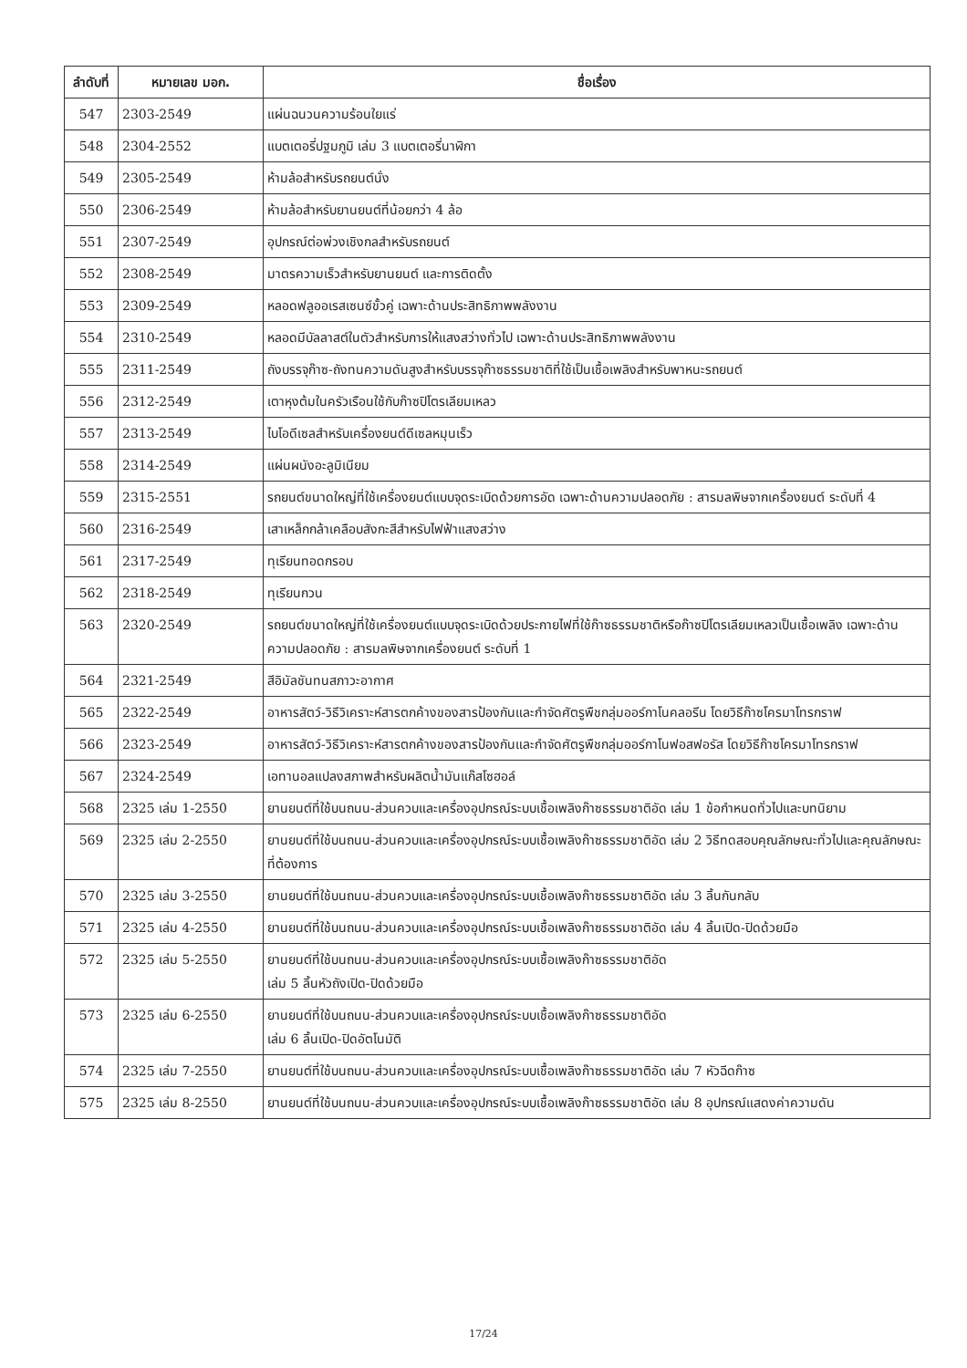| ลำดับที่ | หมายเลข มอก. | ชื่อเรื่อง |
| --- | --- | --- |
| 547 | 2303-2549 | แผ่นฉนวนความร้อนใยแร่ |
| 548 | 2304-2552 | แบตเตอรี่ปฐมภูมิ เล่ม 3 แบตเตอรี่นาฬิกา |
| 549 | 2305-2549 | ห้ามล้อสำหรับรถยนต์นั่ง |
| 550 | 2306-2549 | ห้ามล้อสำหรับยานยนต์ที่น้อยกว่า 4 ล้อ |
| 551 | 2307-2549 | อุปกรณ์ต่อพ่วงเชิงกลสำหรับรถยนต์ |
| 552 | 2308-2549 | มาตรความเร็วสำหรับยานยนต์ และการติดตั้ง |
| 553 | 2309-2549 | หลอดฟลูออเรสเซนซ์ขั้วคู่ เฉพาะด้านประสิทธิภาพพลังงาน |
| 554 | 2310-2549 | หลอดมีบัลลาสต์ในตัวสำหรับการให้แสงสว่างทั่วไป เฉพาะด้านประสิทธิภาพพลังงาน |
| 555 | 2311-2549 | ถังบรรจุก๊าซ-ถังทนความดันสูงสำหรับบรรจุก๊าซธรรมชาติที่ใช้เป็นเชื้อเพลิงสำหรับพาหนะรถยนต์ |
| 556 | 2312-2549 | เตาหุงต้มในครัวเรือนใช้กับก๊าซปิโตรเลียมเหลว |
| 557 | 2313-2549 | ไบโอดีเซลสำหรับเครื่องยนต์ดีเซลหมุนเร็ว |
| 558 | 2314-2549 | แผ่นผนังอะลูมิเนียม |
| 559 | 2315-2551 | รถยนต์ขนาดใหญ่ที่ใช้เครื่องยนต์แบบจุดระเบิดด้วยการอัด เฉพาะด้านความปลอดภัย : สารมลพิษจากเครื่องยนต์ ระดับที่ 4 |
| 560 | 2316-2549 | เสาเหล็กกล้าเคลือบสังกะสีสำหรับไฟฟ้าแสงสว่าง |
| 561 | 2317-2549 | ทุเรียนทอดกรอบ |
| 562 | 2318-2549 | ทุเรียนกวน |
| 563 | 2320-2549 | รถยนต์ขนาดใหญ่ที่ใช้เครื่องยนต์แบบจุดระเบิดด้วยประกายไฟที่ใช้ก๊าซธรรมชาติหรือก๊าซปิโตรเลียมเหลวเป็นเชื้อเพลิง เฉพาะด้านความปลอดภัย : สารมลพิษจากเครื่องยนต์ ระดับที่ 1 |
| 564 | 2321-2549 | สีอิมัลชันทนสภาวะอากาศ |
| 565 | 2322-2549 | อาหารสัตว์-วิธีวิเคราะห์สารตกค้างของสารป้องกันและกำจัดศัตรูพืชกลุ่มออร์กาโนคลอรีน โดยวิธีก๊าซโครมาโทรกราฟ |
| 566 | 2323-2549 | อาหารสัตว์-วิธีวิเคราะห์สารตกค้างของสารป้องกันและกำจัดศัตรูพืชกลุ่มออร์กาโนฟอสฟอรัส โดยวิธีก๊าซโครมาโทรกราฟ |
| 567 | 2324-2549 | เอทานอลแปลงสภาพสำหรับผลิตน้ำมันแก๊สโซฮอล์ |
| 568 | 2325 เล่ม 1-2550 | ยานยนต์ที่ใช้บนถนน-ส่วนควบและเครื่องอุปกรณ์ระบบเชื้อเพลิงก๊าซธรรมชาติอัด เล่ม 1 ข้อกำหนดทั่วไปและบทนิยาม |
| 569 | 2325 เล่ม 2-2550 | ยานยนต์ที่ใช้บนถนน-ส่วนควบและเครื่องอุปกรณ์ระบบเชื้อเพลิงก๊าซธรรมชาติอัด เล่ม 2 วิธีทดสอบคุณลักษณะทั่วไปและคุณลักษณะที่ต้องการ |
| 570 | 2325 เล่ม 3-2550 | ยานยนต์ที่ใช้บนถนน-ส่วนควบและเครื่องอุปกรณ์ระบบเชื้อเพลิงก๊าซธรรมชาติอัด เล่ม 3 ลิ้นกันกลับ |
| 571 | 2325 เล่ม 4-2550 | ยานยนต์ที่ใช้บนถนน-ส่วนควบและเครื่องอุปกรณ์ระบบเชื้อเพลิงก๊าซธรรมชาติอัด เล่ม 4 ลิ้นเปิด-ปิดด้วยมือ |
| 572 | 2325 เล่ม 5-2550 | ยานยนต์ที่ใช้บนถนน-ส่วนควบและเครื่องอุปกรณ์ระบบเชื้อเพลิงก๊าซธรรมชาติอัด เล่ม 5 ลิ้นหัวถังเปิด-ปิดด้วยมือ |
| 573 | 2325 เล่ม 6-2550 | ยานยนต์ที่ใช้บนถนน-ส่วนควบและเครื่องอุปกรณ์ระบบเชื้อเพลิงก๊าซธรรมชาติอัด เล่ม 6 ลิ้นเปิด-ปิดอัตโนมัติ |
| 574 | 2325 เล่ม 7-2550 | ยานยนต์ที่ใช้บนถนน-ส่วนควบและเครื่องอุปกรณ์ระบบเชื้อเพลิงก๊าซธรรมชาติอัด เล่ม 7 หัวฉีดก๊าซ |
| 575 | 2325 เล่ม 8-2550 | ยานยนต์ที่ใช้บนถนน-ส่วนควบและเครื่องอุปกรณ์ระบบเชื้อเพลิงก๊าซธรรมชาติอัด เล่ม 8 อุปกรณ์แสดงค่าความดัน |
17/24